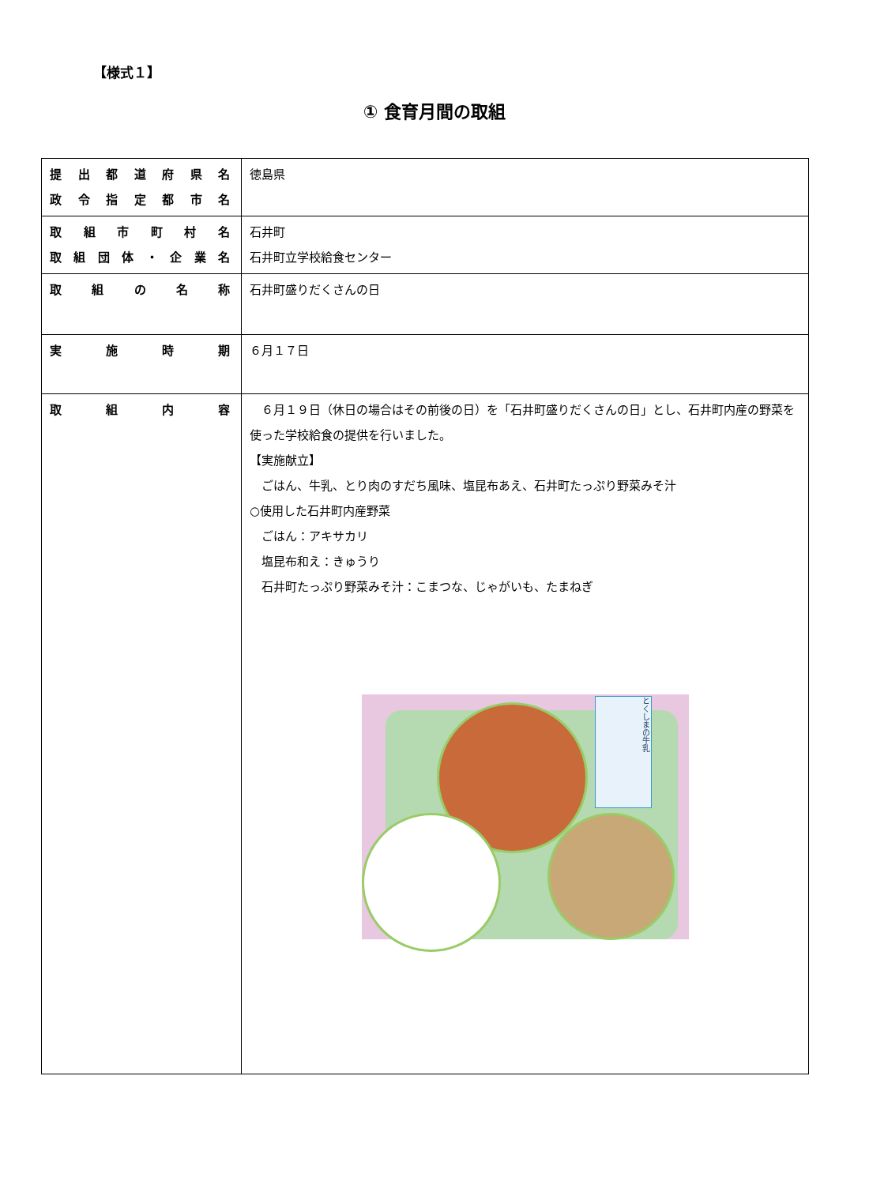【様式１】
① 食育月間の取組
| 提出都道府県名 政令指定都市名 | 徳島県 |
| 取組市町村名 取組団体・企業名 | 石井町 石井町立学校給食センター |
| 取組の名称 | 石井町盛りだくさんの日 |
| 実施時期 | ６月１７日 |
| 取組内容 | ６月１９日（休日の場合はその前後の日）を「石井町盛りだくさんの日」とし、石井町内産の野菜を使った学校給食の提供を行いました。 【実施献立】 ごはん、牛乳、とり肉のすだち風味、塩昆布あえ、石井町たっぷり野菜みそ汁 ○使用した石井町内産野菜 ごはん：アキサカリ 塩昆布和え：きゅうり 石井町たっぷり野菜みそ汁：こまつな、じゃがいも、たまねぎ とくしまの牛乳 |